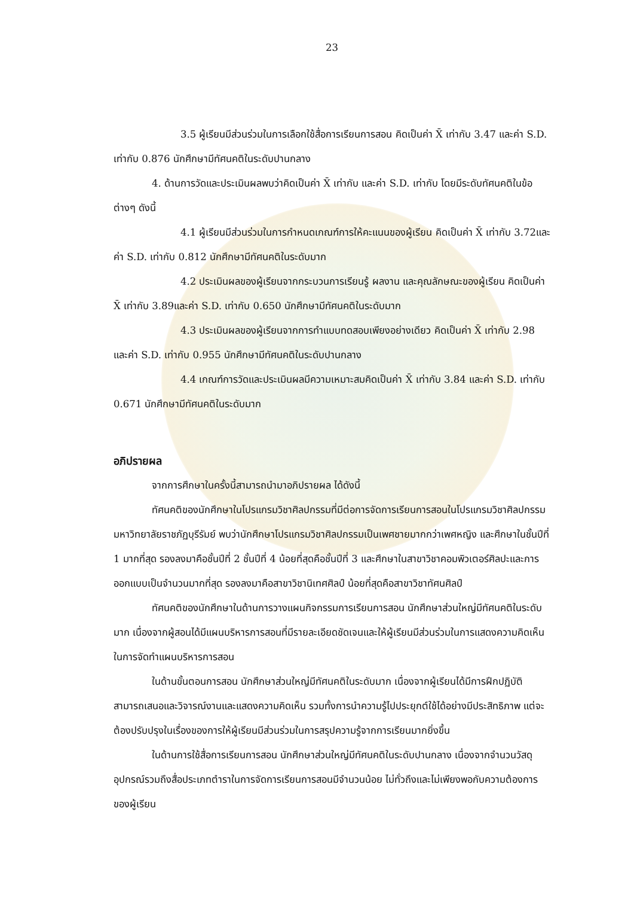23
3.5 ผู้เรียนมีส่วนร่วมในการเลือกใช้สื่อการเรียนการสอน คิดเป็นค่า X̄ เท่ากับ 3.47 และค่า S.D. เท่ากับ 0.876 นักศึกษามีทัศนคติในระดับปานกลาง
4. ด้านการวัดและประเมินผลพบว่าคิดเป็นค่า X̄ เท่ากับ และค่า S.D. เท่ากับ โดยมีระดับทัศนคติในข้อต่างๆ ดังนี้
4.1 ผู้เรียนมีส่วนร่วมในการกำหนดเกณฑ์การให้คะแนนของผู้เรียน คิดเป็นค่า X̄ เท่ากับ 3.72และค่า S.D. เท่ากับ 0.812 นักศึกษามีทัศนคติในระดับมาก
4.2 ประเมินผลของผู้เรียนจากกระบวนการเรียนรู้ ผลงาน และคุณลักษณะของผู้เรียน คิดเป็นค่า X̄ เท่ากับ 3.89และค่า S.D. เท่ากับ 0.650 นักศึกษามีทัศนคติในระดับมาก
4.3 ประเมินผลของผู้เรียนจากการทำแบบทดสอบเพียงอย่างเดียว คิดเป็นค่า X̄ เท่ากับ 2.98 และค่า S.D. เท่ากับ 0.955 นักศึกษามีทัศนคติในระดับปานกลาง
4.4 เกณฑ์การวัดและประเมินผลมีความเหมาะสมคิดเป็นค่า X̄ เท่ากับ 3.84 และค่า S.D. เท่ากับ 0.671 นักศึกษามีทัศนคติในระดับมาก
อภิปรายผล
จากการศึกษาในครั้งนี้สามารถนำมาอภิปรายผล ได้ดังนี้
ทัศนคติของนักศึกษาในโปรแกรมวิชาศิลปกรรมที่มีต่อการจัดการเรียนการสอนในโปรแกรมวิชาศิลปกรรม มหาวิทยาลัยราชภัฏบุรีรัมย์ พบว่านักศึกษาโปรแกรมวิชาศิลปกรรมเป็นเพศชายมากกว่าเพศหญิง และศึกษาในชั้นปีที่ 1 มากที่สุด รองลงมาคือชั้นปีที่ 2 ชั้นปีที่ 4 น้อยที่สุดคือชั้นปีที่ 3 และศึกษาในสาขาวิชาคอมพิวเตอร์ศิลปะและการออกแบบเป็นจำนวนมากที่สุด รองลงมาคือสาขาวิชานิเทศศิลป์ น้อยที่สุดคือสาขาวิชาทัศนศิลป์
ทัศนคติของนักศึกษาในด้านการวางแผนกิจกรรมการเรียนการสอน นักศึกษาส่วนใหญ่มีทัศนคติในระดับมาก เนื่องจากผู้สอนได้มีแผนบริหารการสอนที่มีรายละเอียดชัดเจนและให้ผู้เรียนมีส่วนร่วมในการแสดงความคิดเห็นในการจัดทำแผนบริหารการสอน
ในด้านขั้นตอนการสอน นักศึกษาส่วนใหญ่มีทัศนคติในระดับมาก เนื่องจากผู้เรียนได้มีการฝึกปฏิบัติ สามารถเสนอและวิจารณ์งานและแสดงความคิดเห็น รวมทั้งการนำความรู้ไปประยุกต์ใช้ได้อย่างมีประสิทธิภาพ แต่จะต้องปรับปรุงในเรื่องของการให้ผู้เรียนมีส่วนร่วมในการสรุปความรู้จากการเรียนมากยิ่งขึ้น
ในด้านการใช้สื่อการเรียนการสอน นักศึกษาส่วนใหญ่มีทัศนคติในระดับปานกลาง เนื่องจากจำนวนวัสดุอุปกรณ์รวมถึงสื่อประเภทตำราในการจัดการเรียนการสอนมีจำนวนน้อย ไม่ทั่วถึงและไม่เพียงพอกับความต้องการของผู้เรียน